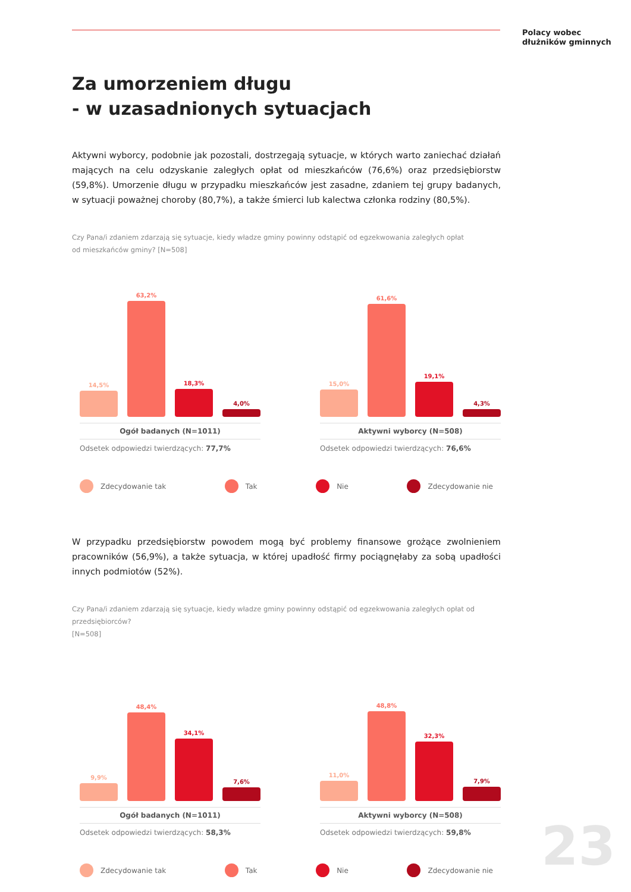Polacy wobec
dłużników gminnych
Za umorzeniem długu
- w uzasadnionych sytuacjach
Aktywni wyborcy, podobnie jak pozostali, dostrzegają sytuacje, w których warto zaniechać działań mających na celu odzyskanie zaległych opłat od mieszkańców (76,6%) oraz przedsiębiorstw (59,8%). Umorzenie długu w przypadku mieszkańców jest zasadne, zdaniem tej grupy badanych, w sytuacji poważnej choroby (80,7%), a także śmierci lub kalectwa członka rodziny (80,5%).
Czy Pana/i zdaniem zdarzają się sytuacje, kiedy władze gminy powinny odstąpić od egzekwowania zaległych opłat
od mieszkańców gminy? [N=508]
14,5%
63,2%
18,3%
4,0%
Ogół badanych (N=1011)
Odsetek odpowiedzi twierdzących: 77,7%
15,0%
61,6%
19,1%
4,3%
Aktywni wyborcy (N=508)
Odsetek odpowiedzi twierdzących: 76,6%
Zdecydowanie tak Tak Nie Zdecydowanie nie
W przypadku przedsiębiorstw powodem mogą być problemy finansowe grożące zwolnieniem pracowników (56,9%), a także sytuacja, w której upadłość firmy pociągnęłaby za sobą upadłości innych podmiotów (52%).
Czy Pana/i zdaniem zdarzają się sytuacje, kiedy władze gminy powinny odstąpić od egzekwowania zaległych opłat od przedsiębiorców?
[N=508]
9,9%
48,4%
34,1%
7,6%
Ogół badanych (N=1011)
Odsetek odpowiedzi twierdzących: 58,3%
11,0%
48,8%
32,3%
7,9%
Aktywni wyborcy (N=508)
Odsetek odpowiedzi twierdzących: 59,8%
Zdecydowanie tak Tak Nie Zdecydowanie nie
23